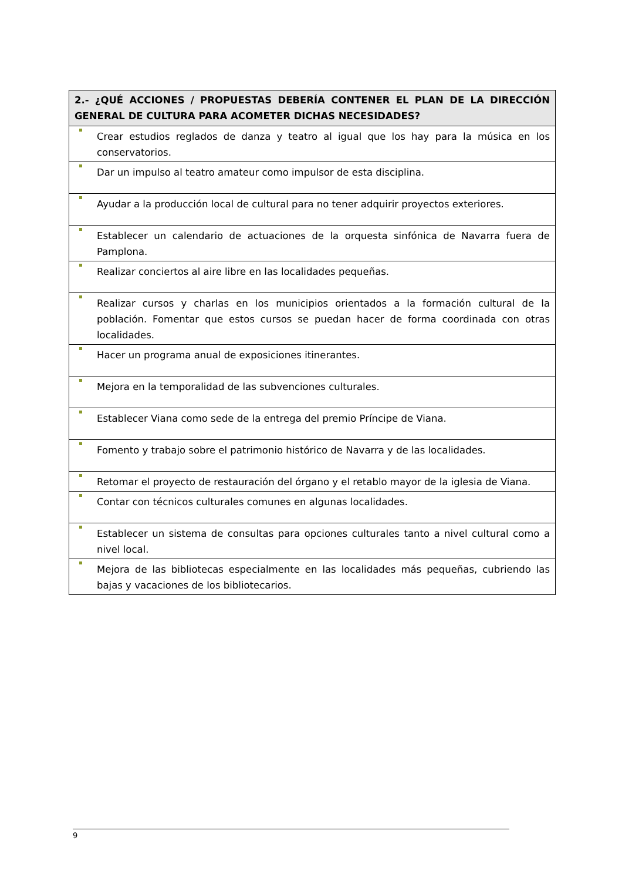| 2.- ¿QUÉ ACCIONES / PROPUESTAS DEBERÍA CONTENER EL PLAN DE LA DIRECCIÓN GENERAL DE CULTURA PARA ACOMETER DICHAS NECESIDADES? |
| --- |
| Crear estudios reglados de danza y teatro al igual que los hay para la música en los conservatorios. |
| Dar un impulso al teatro amateur como impulsor de esta disciplina. |
| Ayudar a la producción local de cultural para no tener adquirir proyectos exteriores. |
| Establecer un calendario de actuaciones de la orquesta sinfónica de Navarra fuera de Pamplona. |
| Realizar conciertos al aire libre en las localidades pequeñas. |
| Realizar cursos y charlas en los municipios orientados a la formación cultural de la población. Fomentar que estos cursos se puedan hacer de forma coordinada con otras localidades. |
| Hacer un programa anual de exposiciones itinerantes. |
| Mejora en la temporalidad de las subvenciones culturales. |
| Establecer Viana como sede de la entrega del premio Príncipe de Viana. |
| Fomento y trabajo sobre el patrimonio histórico de Navarra y de las localidades. |
| Retomar el proyecto de restauración del órgano y el retablo mayor de la iglesia de Viana. |
| Contar con técnicos culturales comunes en algunas localidades. |
| Establecer un sistema de consultas para opciones culturales tanto a nivel cultural como a nivel local. |
| Mejora de las bibliotecas especialmente en las localidades más pequeñas, cubriendo las bajas y vacaciones de los bibliotecarios. |
9